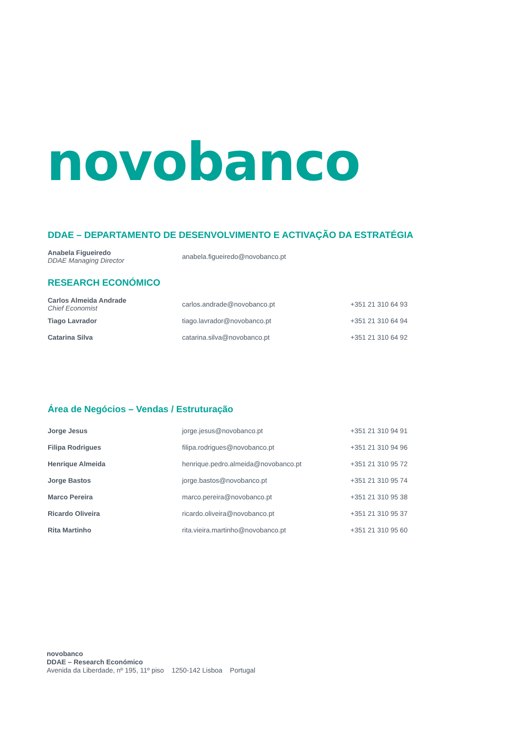novobanco
DDAE – DEPARTAMENTO DE DESENVOLVIMENTO E ACTIVAÇÃO DA ESTRATÉGIA
| Anabela Figueiredo DDAE Managing Director | anabela.figueiredo@novobanco.pt | |
RESEARCH ECONÓMICO
| Carlos Almeida Andrade Chief Economist | carlos.andrade@novobanco.pt | +351 21 310 64 93 |
| Tiago Lavrador | tiago.lavrador@novobanco.pt | +351 21 310 64 94 |
| Catarina Silva | catarina.silva@novobanco.pt | +351 21 310 64 92 |
Área de Negócios – Vendas / Estruturação
| Jorge Jesus | jorge.jesus@novobanco.pt | +351 21 310 94 91 |
| Filipa Rodrigues | filipa.rodrigues@novobanco.pt | +351 21 310 94 96 |
| Henrique Almeida | henrique.pedro.almeida@novobanco.pt | +351 21 310 95 72 |
| Jorge Bastos | jorge.bastos@novobanco.pt | +351 21 310 95 74 |
| Marco Pereira | marco.pereira@novobanco.pt | +351 21 310 95 38 |
| Ricardo Oliveira | ricardo.oliveira@novobanco.pt | +351 21 310 95 37 |
| Rita Martinho | rita.vieira.martinho@novobanco.pt | +351 21 310 95 60 |
novobanco
DDAE – Research Económico
Avenida da Liberdade, nº 195, 11º piso 1250-142 Lisboa Portugal